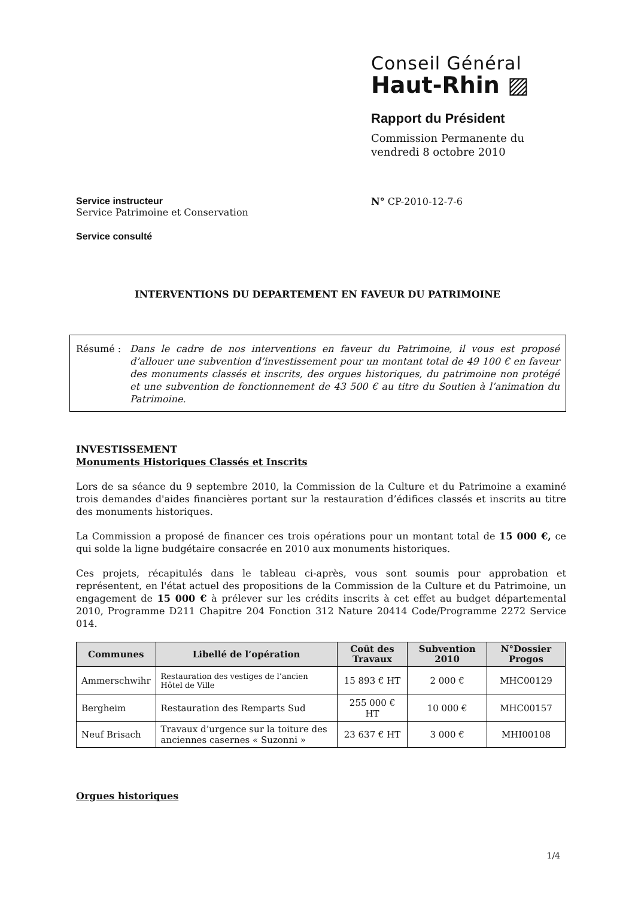Conseil Général
Haut-Rhin ▨
Rapport du Président
Commission Permanente du
vendredi 8 octobre 2010
Service instructeur
Service Patrimoine et Conservation
Service consulté
N° CP-2010-12-7-6
INTERVENTIONS DU DEPARTEMENT EN FAVEUR DU PATRIMOINE
Résumé : Dans le cadre de nos interventions en faveur du Patrimoine, il vous est proposé d’allouer une subvention d’investissement pour un montant total de 49 100 € en faveur des monuments classés et inscrits, des orgues historiques, du patrimoine non protégé et une subvention de fonctionnement de 43 500 € au titre du Soutien à l’animation du Patrimoine.
INVESTISSEMENT
Monuments Historiques Classés et Inscrits
Lors de sa séance du 9 septembre 2010, la Commission de la Culture et du Patrimoine a examiné trois demandes d'aides financières portant sur la restauration d’édifices classés et inscrits au titre des monuments historiques.
La Commission a proposé de financer ces trois opérations pour un montant total de 15 000 €, ce qui solde la ligne budgétaire consacrée en 2010 aux monuments historiques.
Ces projets, récapitulés dans le tableau ci-après, vous sont soumis pour approbation et représentent, en l'état actuel des propositions de la Commission de la Culture et du Patrimoine, un engagement de 15 000 € à prélever sur les crédits inscrits à cet effet au budget départemental 2010, Programme D211 Chapitre 204 Fonction 312 Nature 20414 Code/Programme 2272 Service 014.
| Communes | Libellé de l’opération | Coût des Travaux | Subvention 2010 | N°Dossier Progos |
| --- | --- | --- | --- | --- |
| Ammerschwihr | Restauration des vestiges de l’ancien Hôtel de Ville | 15 893 € HT | 2 000 € | MHC00129 |
| Bergheim | Restauration des Remparts Sud | 255 000 € HT | 10 000 € | MHC00157 |
| Neuf Brisach | Travaux d’urgence sur la toiture des anciennes casernes « Suzonni » | 23 637 € HT | 3 000 € | MHI00108 |
Orgues historiques
1/4